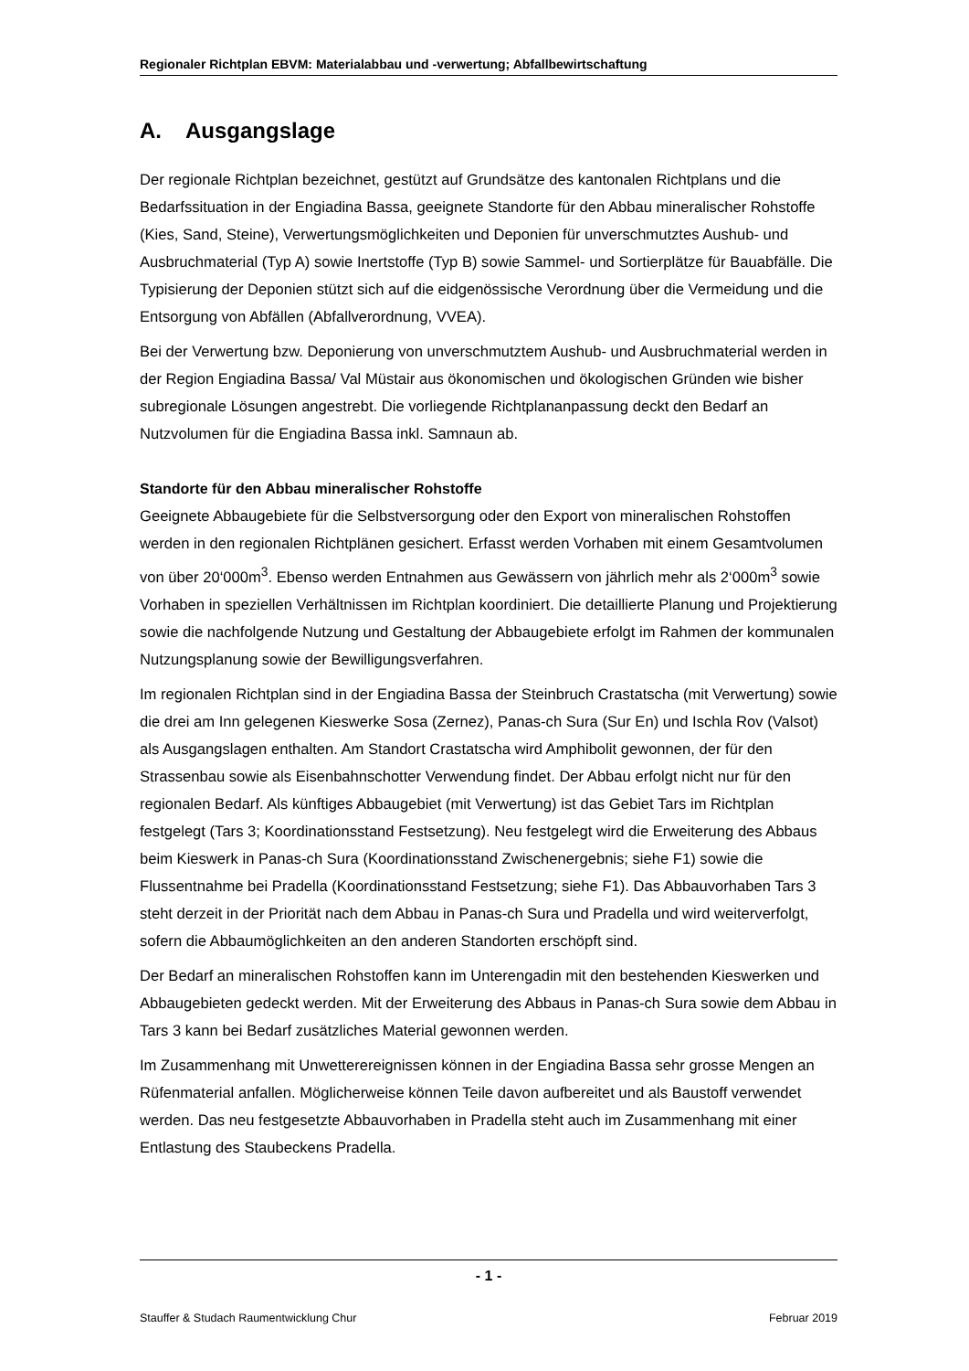Regionaler Richtplan EBVM: Materialabbau und -verwertung; Abfallbewirtschaftung
A. Ausgangslage
Der regionale Richtplan bezeichnet, gestützt auf Grundsätze des kantonalen Richtplans und die Bedarfssituation in der Engiadina Bassa, geeignete Standorte für den Abbau mineralischer Rohstoffe (Kies, Sand, Steine), Verwertungsmöglichkeiten und Deponien für unverschmutztes Aushub- und Ausbruchmaterial (Typ A) sowie Inertstoffe (Typ B) sowie Sammel- und Sortierplätze für Bauabfälle. Die Typisierung der Deponien stützt sich auf die eidgenössische Verordnung über die Vermeidung und die Entsorgung von Abfällen (Abfallverordnung, VVEA).
Bei der Verwertung bzw. Deponierung von unverschmutztem Aushub- und Ausbruchmaterial werden in der Region Engiadina Bassa/ Val Müstair aus ökonomischen und ökologischen Gründen wie bisher subregionale Lösungen angestrebt. Die vorliegende Richtplananpassung deckt den Bedarf an Nutzvolumen für die Engiadina Bassa inkl. Samnaun ab.
Standorte für den Abbau mineralischer Rohstoffe
Geeignete Abbaugebiete für die Selbstversorgung oder den Export von mineralischen Rohstoffen werden in den regionalen Richtplänen gesichert. Erfasst werden Vorhaben mit einem Gesamtvolumen von über 20‘000m<sup>3</sup>. Ebenso werden Entnahmen aus Gewässern von jährlich mehr als 2‘000m<sup>3</sup> sowie Vorhaben in speziellen Verhältnissen im Richtplan koordiniert. Die detaillierte Planung und Projektierung sowie die nachfolgende Nutzung und Gestaltung der Abbaugebiete erfolgt im Rahmen der kommunalen Nutzungsplanung sowie der Bewilligungsverfahren.
Im regionalen Richtplan sind in der Engiadina Bassa der Steinbruch Crastatscha (mit Verwertung) sowie die drei am Inn gelegenen Kieswerke Sosa (Zernez), Panas-ch Sura (Sur En) und Ischla Rov (Valsot) als Ausgangslagen enthalten. Am Standort Crastatscha wird Amphibolit gewonnen, der für den Strassenbau sowie als Eisenbahnschotter Verwendung findet. Der Abbau erfolgt nicht nur für den regionalen Bedarf. Als künftiges Abbaugebiet (mit Verwertung) ist das Gebiet Tars im Richtplan festgelegt (Tars 3; Koordinationsstand Festsetzung). Neu festgelegt wird die Erweiterung des Abbaus beim Kieswerk in Panas-ch Sura (Koordinationsstand Zwischenergebnis; siehe F1) sowie die Flussentnahme bei Pradella (Koordinationsstand Festsetzung; siehe F1). Das Abbauvorhaben Tars 3 steht derzeit in der Priorität nach dem Abbau in Panas-ch Sura und Pradella und wird weiterverfolgt, sofern die Abbaumöglichkeiten an den anderen Standorten erschöpft sind.
Der Bedarf an mineralischen Rohstoffen kann im Unterengadin mit den bestehenden Kieswerken und Abbaugebieten gedeckt werden. Mit der Erweiterung des Abbaus in Panas-ch Sura sowie dem Abbau in Tars 3 kann bei Bedarf zusätzliches Material gewonnen werden.
Im Zusammenhang mit Unwetterereignissen können in der Engiadina Bassa sehr grosse Mengen an Rüfenmaterial anfallen. Möglicherweise können Teile davon aufbereitet und als Baustoff verwendet werden. Das neu festgesetzte Abbauvorhaben in Pradella steht auch im Zusammenhang mit einer Entlastung des Staubeckens Pradella.
- 1 -
Stauffer & Studach Raumentwicklung Chur Februar 2019